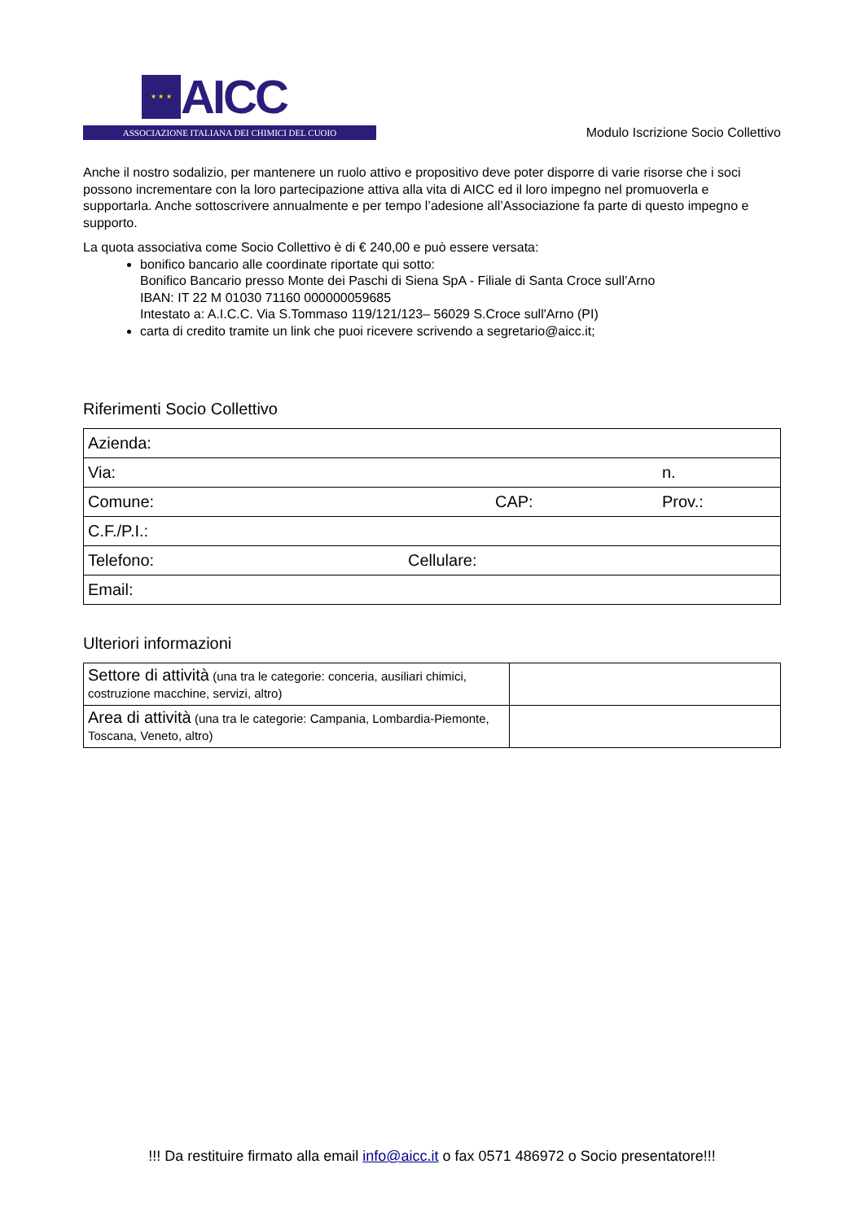★ ★ ★
AICC
ASSOCIAZIONE ITALIANA DEI CHIMICI DEL CUOIO
Modulo Iscrizione Socio Collettivo
Anche il nostro sodalizio, per mantenere un ruolo attivo e propositivo deve poter disporre di varie risorse che i soci possono incrementare con la loro partecipazione attiva alla vita di AICC ed il loro impegno nel promuoverla e supportarla. Anche sottoscrivere annualmente e per tempo l’adesione all’Associazione fa parte di questo impegno e supporto.
La quota associativa come Socio Collettivo è di € 240,00 e può essere versata:
bonifico bancario alle coordinate riportate qui sotto:
Bonifico Bancario presso Monte dei Paschi di Siena SpA - Filiale di Santa Croce sull’Arno
IBAN: IT 22 M 01030 71160 000000059685
Intestato a: A.I.C.C. Via S.Tommaso 119/121/123– 56029 S.Croce sull'Arno (PI)
carta di credito tramite un link che puoi ricevere scrivendo a segretario@aicc.it;
Riferimenti Socio Collettivo
| Azienda: | | | |
| Via: | | | n. |
| Comune: | | CAP: | Prov.: |
| C.F./P.I.: | | | |
| Telefono: | Cellulare: | | |
| Email: | | | |
Ulteriori informazioni
| Settore di attività (una tra le categorie: conceria, ausiliari chimici, costruzione macchine, servizi, altro) | |
| Area di attività (una tra le categorie: Campania, Lombardia-Piemonte, Toscana, Veneto, altro) | |
!!! Da restituire firmato alla email info@aicc.it o fax 0571 486972 o Socio presentatore!!!